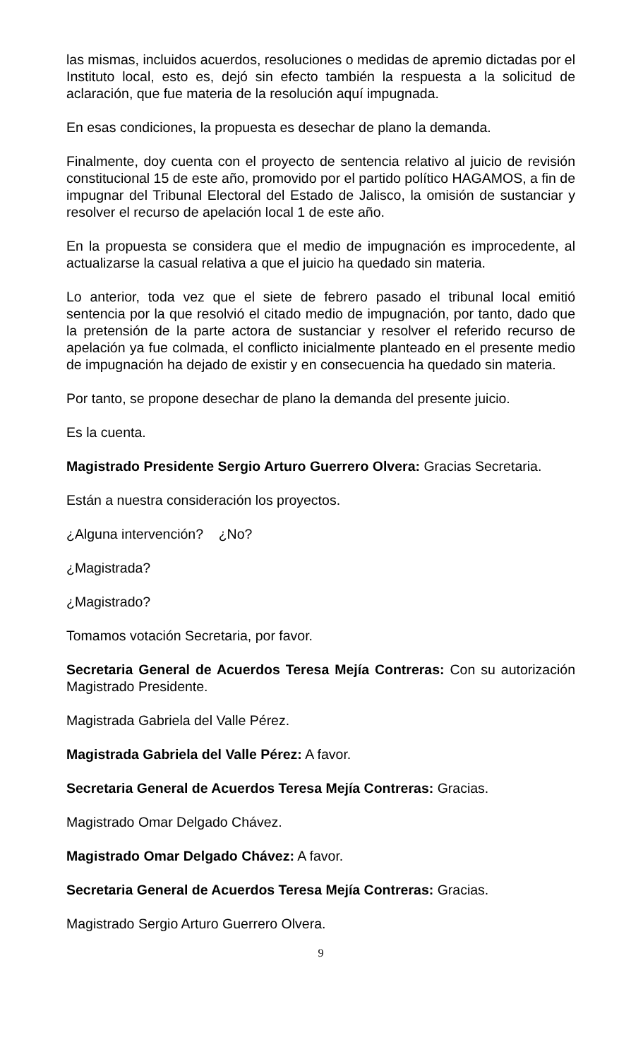las mismas, incluidos acuerdos, resoluciones o medidas de apremio dictadas por el Instituto local, esto es, dejó sin efecto también la respuesta a la solicitud de aclaración, que fue materia de la resolución aquí impugnada.
En esas condiciones, la propuesta es desechar de plano la demanda.
Finalmente, doy cuenta con el proyecto de sentencia relativo al juicio de revisión constitucional 15 de este año, promovido por el partido político HAGAMOS, a fin de impugnar del Tribunal Electoral del Estado de Jalisco, la omisión de sustanciar y resolver el recurso de apelación local 1 de este año.
En la propuesta se considera que el medio de impugnación es improcedente, al actualizarse la casual relativa a que el juicio ha quedado sin materia.
Lo anterior, toda vez que el siete de febrero pasado el tribunal local emitió sentencia por la que resolvió el citado medio de impugnación, por tanto, dado que la pretensión de la parte actora de sustanciar y resolver el referido recurso de apelación ya fue colmada, el conflicto inicialmente planteado en el presente medio de impugnación ha dejado de existir y en consecuencia ha quedado sin materia.
Por tanto, se propone desechar de plano la demanda del presente juicio.
Es la cuenta.
Magistrado Presidente Sergio Arturo Guerrero Olvera: Gracias Secretaria.
Están a nuestra consideración los proyectos.
¿Alguna intervención? ¿No?
¿Magistrada?
¿Magistrado?
Tomamos votación Secretaria, por favor.
Secretaria General de Acuerdos Teresa Mejía Contreras: Con su autorización Magistrado Presidente.
Magistrada Gabriela del Valle Pérez.
Magistrada Gabriela del Valle Pérez: A favor.
Secretaria General de Acuerdos Teresa Mejía Contreras: Gracias.
Magistrado Omar Delgado Chávez.
Magistrado Omar Delgado Chávez: A favor.
Secretaria General de Acuerdos Teresa Mejía Contreras: Gracias.
Magistrado Sergio Arturo Guerrero Olvera.
9